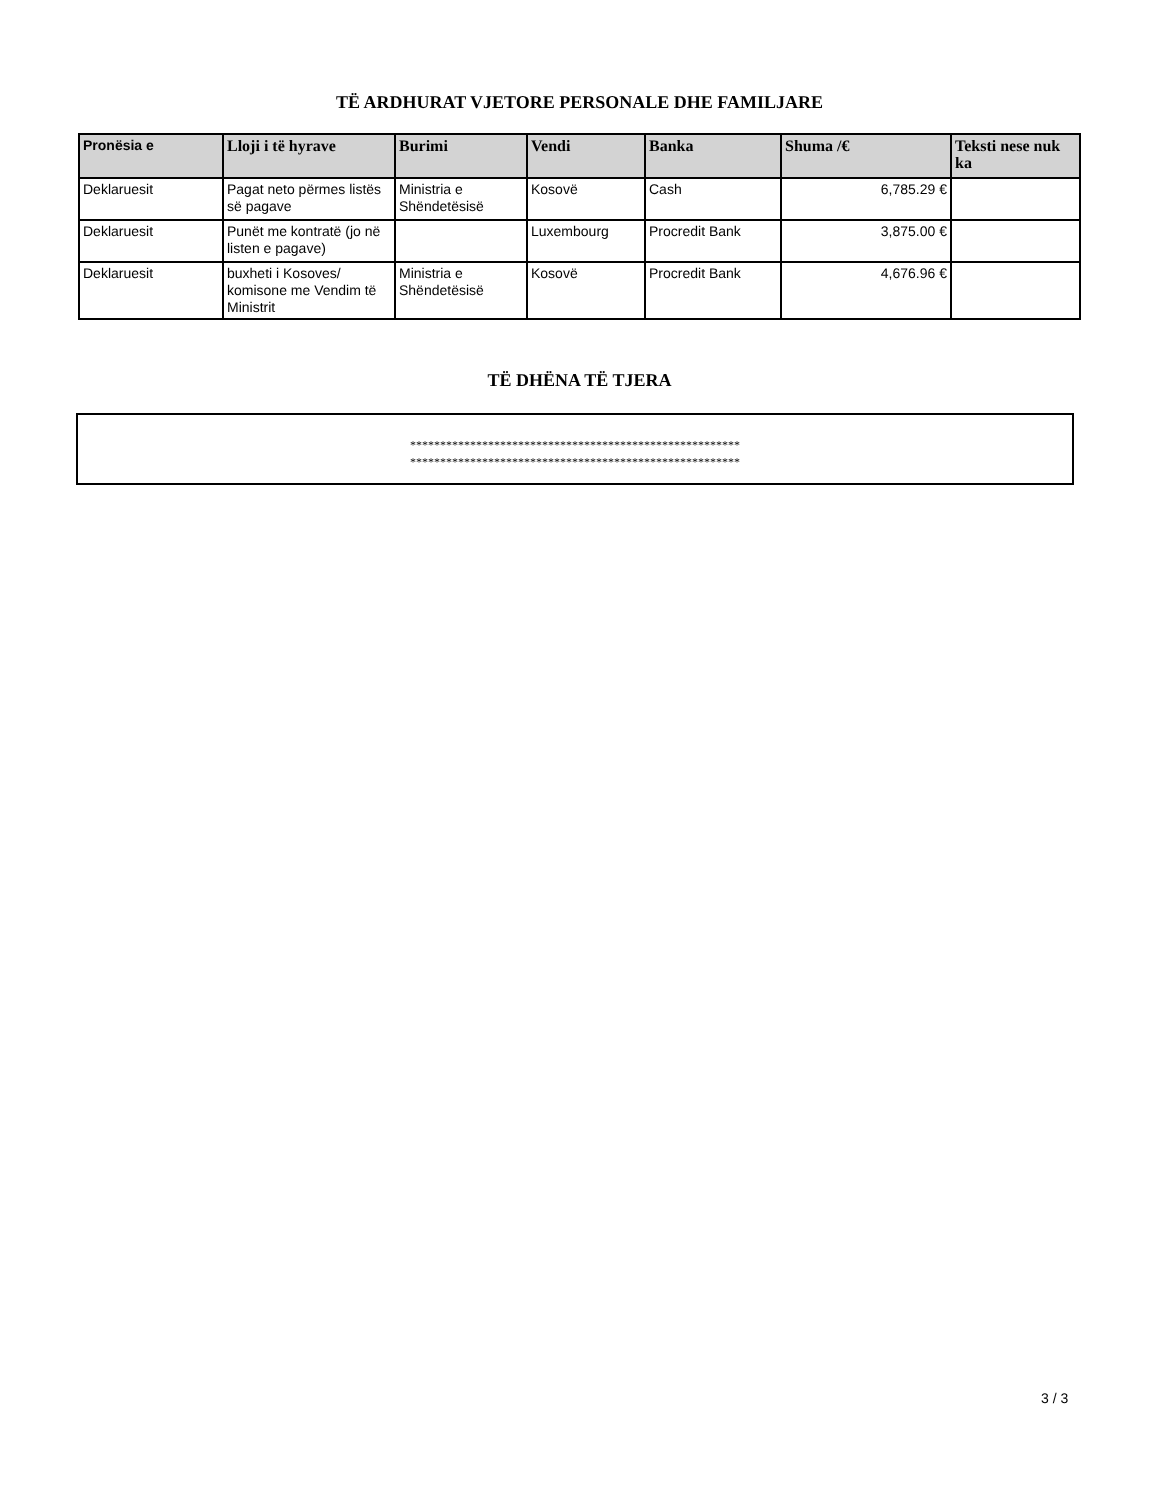TË ARDHURAT VJETORE PERSONALE DHE FAMILJARE
| Pronësia e | Lloji i të hyrave | Burimi | Vendi | Banka | Shuma /€ | Teksti nese nuk ka |
| --- | --- | --- | --- | --- | --- | --- |
| Deklaruesit | Pagat neto përmes listës së pagave | Ministria e Shëndetësisë | Kosovë | Cash | 6,785.29 € | |
| Deklaruesit | Punët me kontratë (jo në listen e pagave) | | Luxembourg | Procredit Bank | 3,875.00 € | |
| Deklaruesit | buxheti i Kosoves/ komisone me Vendim të Ministrit | Ministria e Shëndetësisë | Kosovë | Procredit Bank | 4,676.96 € | |
TË DHËNA TË TJERA
*******************************************************
*******************************************************
3 / 3